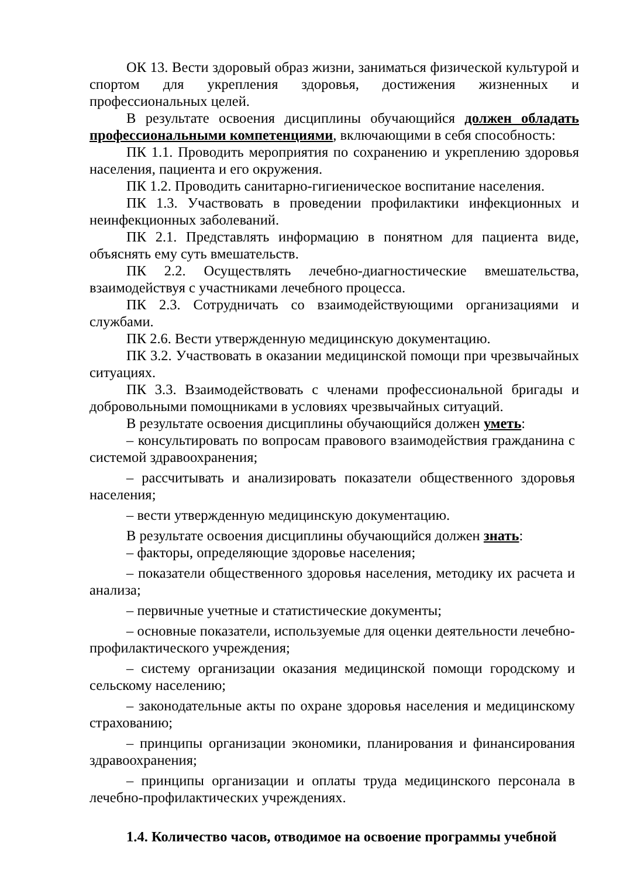ОК 13. Вести здоровый образ жизни, заниматься физической культурой и спортом для укрепления здоровья, достижения жизненных и профессиональных целей.
В результате освоения дисциплины обучающийся должен обладать профессиональными компетенциями, включающими в себя способность:
ПК 1.1. Проводить мероприятия по сохранению и укреплению здоровья населения, пациента и его окружения.
ПК 1.2. Проводить санитарно-гигиеническое воспитание населения.
ПК 1.3. Участвовать в проведении профилактики инфекционных и неинфекционных заболеваний.
ПК 2.1. Представлять информацию в понятном для пациента виде, объяснять ему суть вмешательств.
ПК 2.2. Осуществлять лечебно-диагностические вмешательства, взаимодействуя с участниками лечебного процесса.
ПК 2.3. Сотрудничать со взаимодействующими организациями и службами.
ПК 2.6. Вести утвержденную медицинскую документацию.
ПК 3.2. Участвовать в оказании медицинской помощи при чрезвычайных ситуациях.
ПК 3.3. Взаимодействовать с членами профессиональной бригады и добровольными помощниками в условиях чрезвычайных ситуаций.
В результате освоения дисциплины обучающийся должен уметь:
– консультировать по вопросам правового взаимодействия гражданина с системой здравоохранения;
– рассчитывать и анализировать показатели общественного здоровья населения;
– вести утвержденную медицинскую документацию.
В результате освоения дисциплины обучающийся должен знать:
– факторы, определяющие здоровье населения;
– показатели общественного здоровья населения, методику их расчета и анализа;
– первичные учетные и статистические документы;
– основные показатели, используемые для оценки деятельности лечебно-профилактического учреждения;
– систему организации оказания медицинской помощи городскому и сельскому населению;
– законодательные акты по охране здоровья населения и медицинскому страхованию;
– принципы организации экономики, планирования и финансирования здравоохранения;
– принципы организации и оплаты труда медицинского персонала в лечебно-профилактических учреждениях.
1.4. Количество часов, отводимое на освоение программы учебной